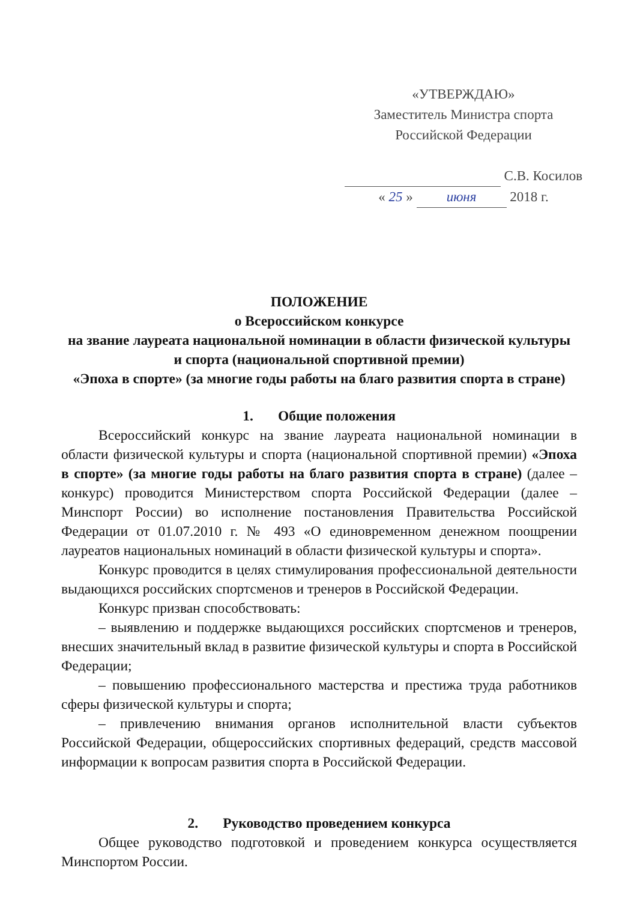«УТВЕРЖДАЮ»
Заместитель Министра спорта
Российской Федерации
С.В. Косилов
« 25 » июня 2018 г.
ПОЛОЖЕНИЕ
о Всероссийском конкурсе
на звание лауреата национальной номинации в области физической культуры
и спорта (национальной спортивной премии)
«Эпоха в спорте» (за многие годы работы на благо развития спорта в стране)
1. Общие положения
Всероссийский конкурс на звание лауреата национальной номинации в области физической культуры и спорта (национальной спортивной премии) «Эпоха в спорте» (за многие годы работы на благо развития спорта в стране) (далее – конкурс) проводится Министерством спорта Российской Федерации (далее – Минспорт России) во исполнение постановления Правительства Российской Федерации от 01.07.2010 г. № 493 «О единовременном денежном поощрении лауреатов национальных номинаций в области физической культуры и спорта».
Конкурс проводится в целях стимулирования профессиональной деятельности выдающихся российских спортсменов и тренеров в Российской Федерации.
Конкурс призван способствовать:
– выявлению и поддержке выдающихся российских спортсменов и тренеров, внесших значительный вклад в развитие физической культуры и спорта в Российской Федерации;
– повышению профессионального мастерства и престижа труда работников сферы физической культуры и спорта;
– привлечению внимания органов исполнительной власти субъектов Российской Федерации, общероссийских спортивных федераций, средств массовой информации к вопросам развития спорта в Российской Федерации.
2. Руководство проведением конкурса
Общее руководство подготовкой и проведением конкурса осуществляется Минспортом России.